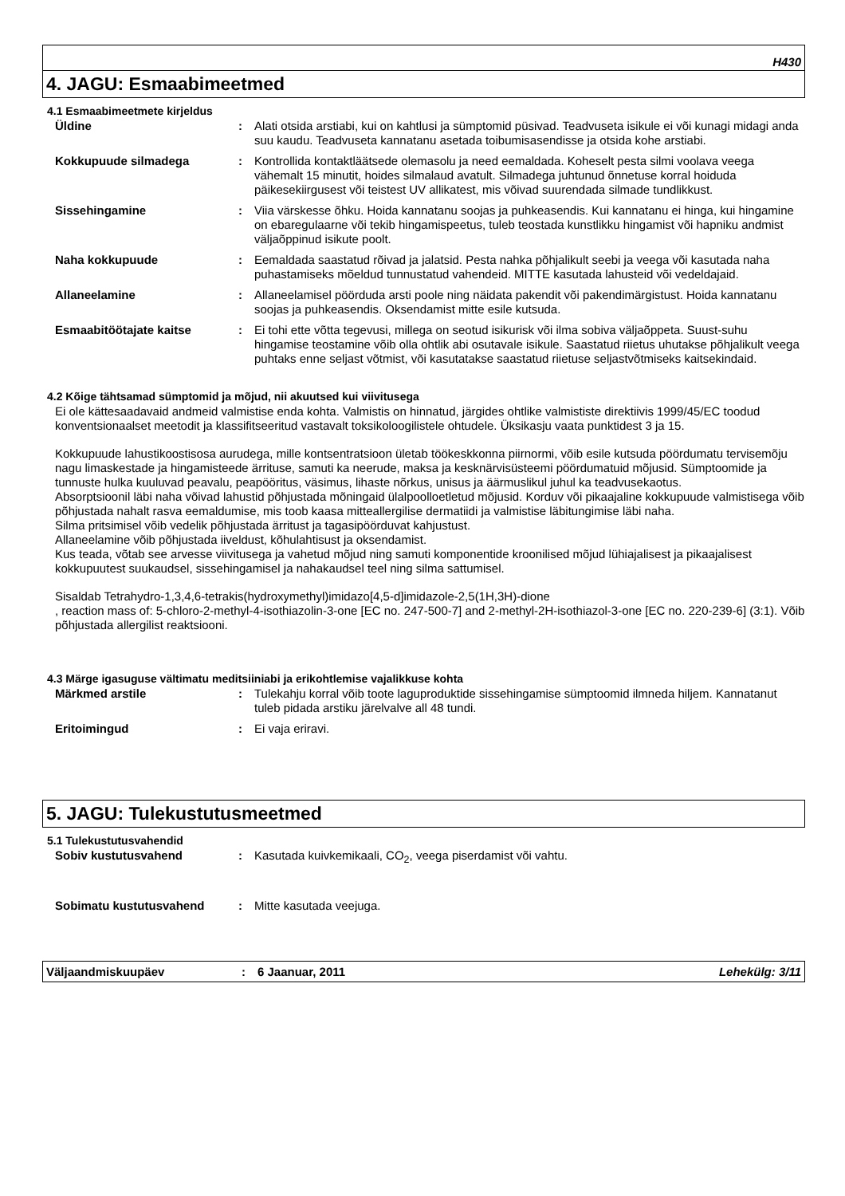H430
4. JAGU: Esmaabimeetmed
4.1 Esmaabimeetmete kirjeldus
Üldine : Alati otsida arstiabi, kui on kahtlusi ja sümptomid püsivad. Teadvuseta isikule ei või kunagi midagi anda suu kaudu. Teadvuseta kannatanu asetada toibumisasendisse ja otsida kohe arstiabi.
Kokkupuude silmadega : Kontrollida kontaktläätsede olemasolu ja need eemaldada. Koheselt pesta silmi voolava veega vähemalt 15 minutit, hoides silmalaud avatult. Silmadega juhtunud õnnetuse korral hoiduda päikesekiirgusest või teistest UV allikatest, mis võivad suurendada silmade tundlikkust.
Sissehingamine : Viia värskesse õhku. Hoida kannatanu soojas ja puhkeasendis. Kui kannatanu ei hinga, kui hingamine on ebaregulaarne või tekib hingamispeetus, tuleb teostada kunstlikku hingamist või hapniku andmist väljaõppinud isikute poolt.
Naha kokkupuude : Eemaldada saastatud rõivad ja jalatsid. Pesta nahka põhjalikult seebi ja veega või kasutada naha puhastamiseks mõeldud tunnustatud vahendeid. MITTE kasutada lahusteid või vedeldajaid.
Allaneelamine : Allaneelamisel pöörduda arsti poole ning näidata pakendit või pakendimärgistust. Hoida kannatanu soojas ja puhkeasendis. Oksendamist mitte esile kutsuda.
Esmaabitöötajate kaitse : Ei tohi ette võtta tegevusi, millega on seotud isikurisk või ilma sobiva väljaõppeta. Suust-suhu hingamise teostamine võib olla ohtlik abi osutavale isikule. Saastatud riietus uhutakse põhjalikult veega puhtaks enne seljast võtmist, või kasutatakse saastatud riietuse seljastvõtmiseks kaitsekindaid.
4.2 Kõige tähtsamad sümptomid ja mõjud, nii akuutsed kui viivitusega
Ei ole kättesaadavaid andmeid valmistise enda kohta. Valmistis on hinnatud, järgides ohtlike valmististe direktiivis 1999/45/EC toodud konventsionaalset meetodit ja klassifitseeritud vastavalt toksikoloogilistele ohtudele. Üksikasju vaata punktidest 3 ja 15.
Kokkupuude lahustikoostisosa aurudega, mille kontsentratsioon ületab töökeskkonna piirnormi, võib esile kutsuda pöördumatu tervisemõju nagu limaskestade ja hingamisteede ärrituse, samuti ka neerude, maksa ja kesknärvisüsteemi pöördumatuid mõjusid. Sümptoomide ja tunnuste hulka kuuluvad peavalu, peapööritus, väsimus, lihaste nõrkus, unisus ja äärmuslikul juhul ka teadvusekaotus.
Absorptsioonil läbi naha võivad lahustid põhjustada mõningaid ülalpoolloetletud mõjusid. Korduv või pikaajaline kokkupuude valmistisega võib põhjustada nahalt rasva eemaldumise, mis toob kaasa mitteallergilise dermatiidi ja valmistise läbitungimise läbi naha.
Silma pritsimisel võib vedelik põhjustada ärritust ja tagasipöörduvat kahjustust.
Allaneelamine võib põhjustada iiveldust, kõhulahtisust ja oksendamist.
Kus teada, võtab see arvesse viivitusega ja vahetud mõjud ning samuti komponentide kroonilised mõjud lühiajalisest ja pikaajalisest kokkupuutest suukaudsel, sissehingamisel ja nahakaudsel teel ning silma sattumisel.
Sisaldab Tetrahydro-1,3,4,6-tetrakis(hydroxymethyl)imidazo[4,5-d]imidazole-2,5(1H,3H)-dione
, reaction mass of: 5-chloro-2-methyl-4-isothiazolin-3-one [EC no. 247-500-7] and 2-methyl-2H-isothiazol-3-one [EC no. 220-239-6] (3:1). Võib põhjustada allergilist reaktsiooni.
4.3 Märge igasuguse vältimatu meditsiiniabi ja erikohtlemise vajalikkuse kohta
Märkmed arstile : Tulekahju korral võib toote laguproduktide sissehingamise sümptoomid ilmneda hiljem. Kannatanut tuleb pidada arstiku järelvalve all 48 tundi.
Eritoimingud : Ei vaja eriravi.
5. JAGU: Tulekustutusmeetmed
5.1 Tulekustutusvahendid
Sobiv kustutusvahend : Kasutada kuivkemikaali, CO<sub>2</sub>, veega piserdamist või vahtu.
Sobimatu kustutusvahend : Mitte kasutada veejuga.
Väljaandmiskuupäev : 6 Jaanuar, 2011 Lehekülg: 3/11